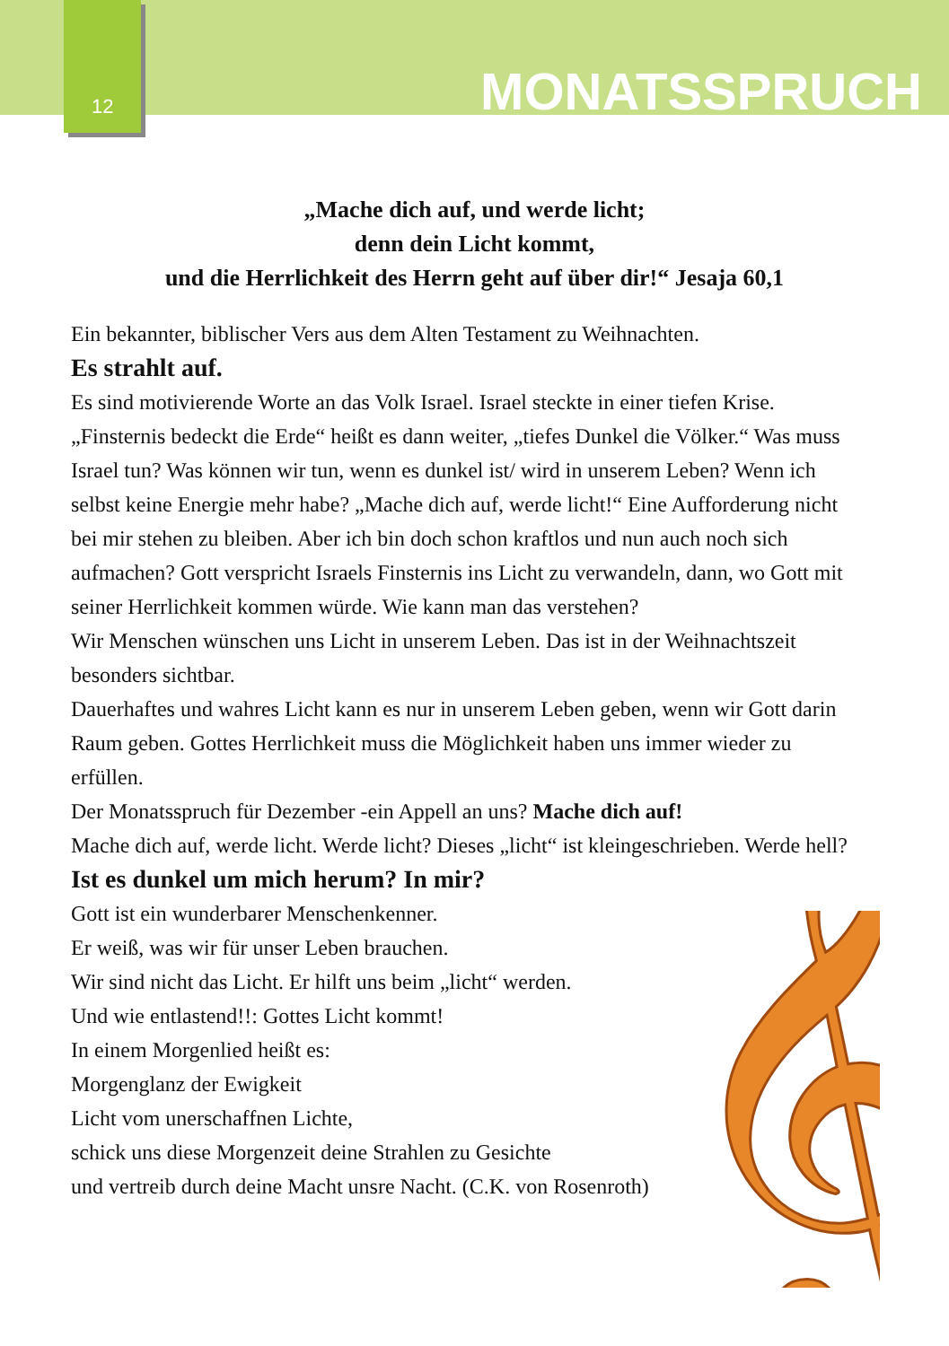12 MONATSSPRUCH
„Mache dich auf, und werde licht;
denn dein Licht kommt,
und die Herrlichkeit des Herrn geht auf über dir!“ Jesaja 60,1
Ein bekannter, biblischer Vers aus dem Alten Testament zu Weihnachten.
Es strahlt auf.
Es sind motivierende Worte an das Volk Israel. Israel steckte in einer tiefen Krise. „Finsternis bedeckt die Erde“ heißt es dann weiter, „tiefes Dunkel die Völker.“ Was muss Israel tun? Was können wir tun, wenn es dunkel ist/ wird in unserem Leben? Wenn ich selbst keine Energie mehr habe? „Mache dich auf, werde licht!“ Eine Aufforderung nicht bei mir stehen zu bleiben. Aber ich bin doch schon kraftlos und nun auch noch sich aufmachen? Gott verspricht Israels Finsternis ins Licht zu verwandeln, dann, wo Gott mit seiner Herrlichkeit kommen würde. Wie kann man das verstehen?
Wir Menschen wünschen uns Licht in unserem Leben. Das ist in der Weihnachtszeit besonders sichtbar.
Dauerhaftes und wahres Licht kann es nur in unserem Leben geben, wenn wir Gott darin Raum geben. Gottes Herrlichkeit muss die Möglichkeit haben uns immer wieder zu erfüllen.
Der Monatsspruch für Dezember -ein Appell an uns? Mache dich auf!
Mache dich auf, werde licht. Werde licht? Dieses „licht“ ist kleingeschrieben. Werde hell?
Ist es dunkel um mich herum? In mir?
Gott ist ein wunderbarer Menschenkenner.
Er weiß, was wir für unser Leben brauchen.
Wir sind nicht das Licht. Er hilft uns beim „licht“ werden.
Und wie entlastend!!: Gottes Licht kommt!
In einem Morgenlied heißt es:
Morgenglanz der Ewigkeit
Licht vom unerschaffnen Lichte,
schick uns diese Morgenzeit deine Strahlen zu Gesichte
und vertreib durch deine Macht unsre Nacht. (C.K. von Rosenroth)
𝄞